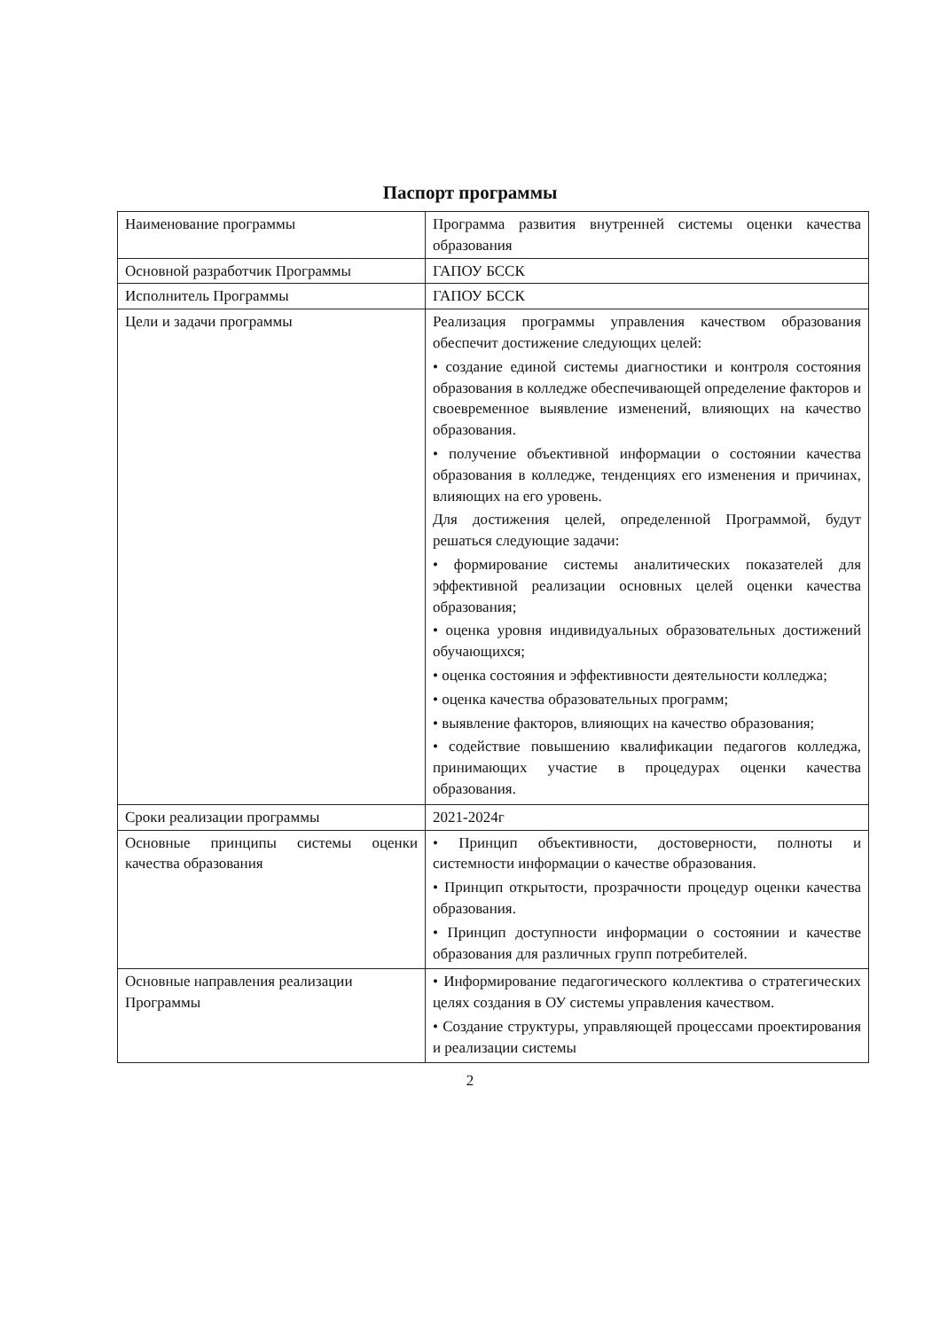Паспорт программы
| Наименование программы | Программа развития внутренней системы оценки качества образования |
| Основной разработчик Программы | ГАПОУ БССК |
| Исполнитель Программы | ГАПОУ БССК |
| Цели и задачи программы | Реализация программы управления качеством образования обеспечит достижение следующих целей: • создание единой системы диагностики и контроля состояния образования в колледже обеспечивающей определение факторов и своевременное выявление изменений, влияющих на качество образования. • получение объективной информации о состоянии качества образования в колледже, тенденциях его изменения и причинах, влияющих на его уровень. Для достижения целей, определенной Программой, будут решаться следующие задачи: • формирование системы аналитических показателей для эффективной реализации основных целей оценки качества образования; • оценка уровня индивидуальных образовательных достижений обучающихся; • оценка состояния и эффективности деятельности колледжа; • оценка качества образовательных программ; • выявление факторов, влияющих на качество образования; • содействие повышению квалификации педагогов колледжа, принимающих участие в процедурах оценки качества образования. |
| Сроки реализации программы | 2021-2024г |
| Основные принципы системы оценки качества образования | • Принцип объективности, достоверности, полноты и системности информации о качестве образования. • Принцип открытости, прозрачности процедур оценки качества образования. • Принцип доступности информации о состоянии и качестве образования для различных групп потребителей. |
| Основные направления реализации Программы | • Информирование педагогического коллектива о стратегических целях создания в ОУ системы управления качеством. • Создание структуры, управляющей процессами проектирования и реализации системы |
2